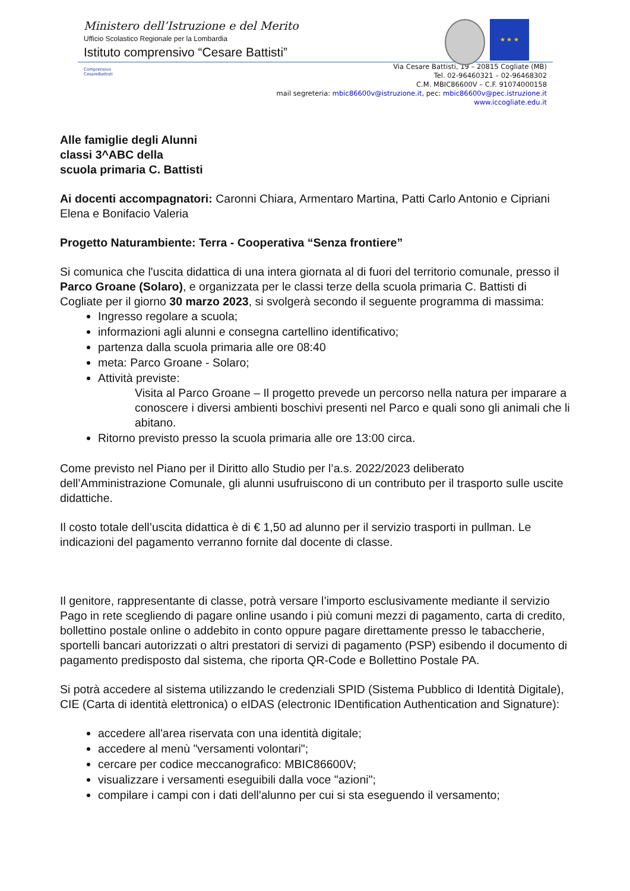Ministero dell’Istruzione e del Merito
Ufficio Scolastico Regionale per la Lombardia
Istituto comprensivo “Cesare Battisti”
★ ★ ★
Comprensivo CesareBattisti
Via Cesare Battisti, 19 – 20815 Cogliate (MB)
Tel. 02-96460321 – 02-96468302
C.M. MBIC86600V – C.F. 91074000158
mail segreteria: mbic86600v@istruzione.it, pec: mbic86600v@pec.istruzione.it
www.iccogliate.edu.it
Alle famiglie degli Alunni
classi 3^ABC della
scuola primaria C. Battisti
Ai docenti accompagnatori: Caronni Chiara, Armentaro Martina, Patti Carlo Antonio e Cipriani Elena e Bonifacio Valeria
Progetto Naturambiente: Terra - Cooperativa “Senza frontiere”
Si comunica che l'uscita didattica di una intera giornata al di fuori del territorio comunale, presso il Parco Groane (Solaro), e organizzata per le classi terze della scuola primaria C. Battisti di Cogliate per il giorno 30 marzo 2023, si svolgerà secondo il seguente programma di massima:
Ingresso regolare a scuola;
informazioni agli alunni e consegna cartellino identificativo;
partenza dalla scuola primaria alle ore 08:40
meta: Parco Groane - Solaro;
Attività previste:
Visita al Parco Groane – Il progetto prevede un percorso nella natura per imparare a conoscere i diversi ambienti boschivi presenti nel Parco e quali sono gli animali che li abitano.
Ritorno previsto presso la scuola primaria alle ore 13:00 circa.
Come previsto nel Piano per il Diritto allo Studio per l’a.s. 2022/2023 deliberato dell’Amministrazione Comunale, gli alunni usufruiscono di un contributo per il trasporto sulle uscite didattiche.
Il costo totale dell’uscita didattica è di € 1,50 ad alunno per il servizio trasporti in pullman. Le indicazioni del pagamento verranno fornite dal docente di classe.
Il genitore, rappresentante di classe, potrà versare l’importo esclusivamente mediante il servizio Pago in rete scegliendo di pagare online usando i più comuni mezzi di pagamento, carta di credito, bollettino postale online o addebito in conto oppure pagare direttamente presso le tabaccherie, sportelli bancari autorizzati o altri prestatori di servizi di pagamento (PSP) esibendo il documento di pagamento predisposto dal sistema, che riporta QR-Code e Bollettino Postale PA.
Si potrà accedere al sistema utilizzando le credenziali SPID (Sistema Pubblico di Identità Digitale), CIE (Carta di identità elettronica) o eIDAS (electronic IDentification Authentication and Signature):
accedere all'area riservata con una identità digitale;
accedere al menù "versamenti volontari";
cercare per codice meccanografico: MBIC86600V;
visualizzare i versamenti eseguibili dalla voce "azioni";
compilare i campi con i dati dell'alunno per cui si sta eseguendo il versamento;